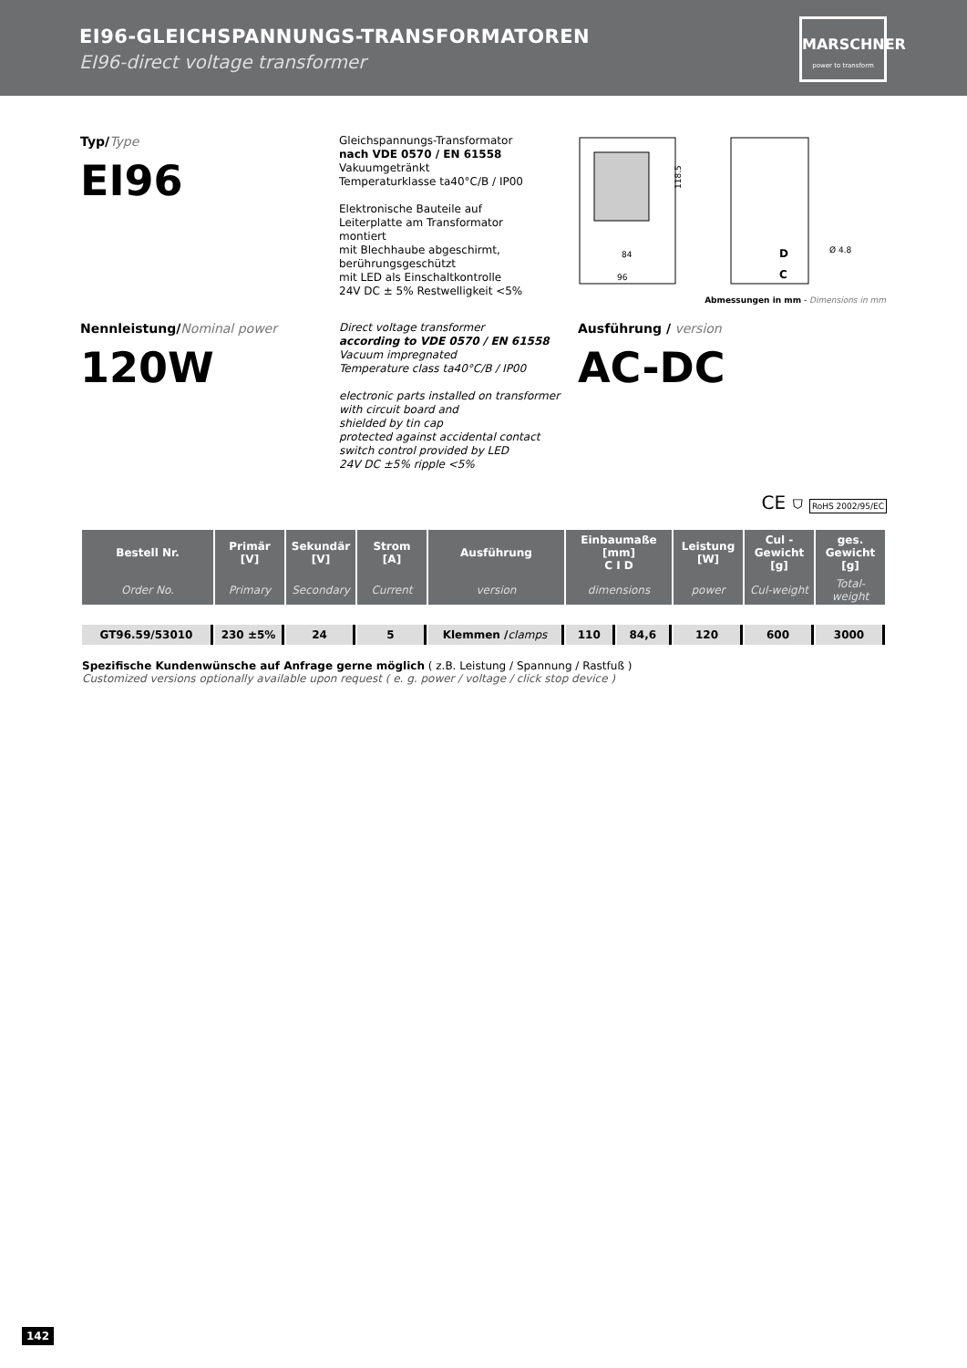EI96-GLEICHSPANNUNGS-TRANSFORMATOREN
EI96-direct voltage transformer
MARSCHNER
power to transform
Typ/Type
EI96
Gleichspannungs-Transformator
nach VDE 0570 / EN 61558
Vakuumgetränkt
Temperaturklasse ta40°C/B / IP00
Elektronische Bauteile auf
Leiterplatte am Transformator
montiert
mit Blechhaube abgeschirmt,
berührungsgeschützt
mit LED als Einschaltkontrolle
24V DC ± 5% Restwelligkeit <5%
84
96
118.5
D
C
Ø 4.8
Abmessungen in mm - Dimensions in mm
Nennleistung/Nominal power
120W
Direct voltage transformer
according to VDE 0570 / EN 61558
Vacuum impregnated
Temperature class ta40°C/B / IP00
electronic parts installed on transformer
with circuit board and
shielded by tin cap
protected against accidental contact
switch control provided by LED
24V DC ±5% ripple <5%
Ausführung / version
AC-DC
CE ⛉ RoHS 2002/95/EC
| Bestell Nr. | Primär [V] | Sekundär [V] | Strom [A] | Ausführung | Einbaumaße [mm] C I D | | Leistung [W] | Cul - Gewicht [g] | ges. Gewicht [g] |
| --- | --- | --- | --- | --- | --- | --- | --- | --- | --- |
| Order No. | Primary | Secondary | Current | version | dimensions | | power | Cul-weight | Total-weight |
| GT96.59/53010 | 230 ±5% | 24 | 5 | Klemmen / clamps | 110 | 84,6 | 120 | 600 | 3000 |
Spezifische Kundenwünsche auf Anfrage gerne möglich ( z.B. Leistung / Spannung / Rastfuß )
Customized versions optionally available upon request ( e. g. power / voltage / click stop device )
142